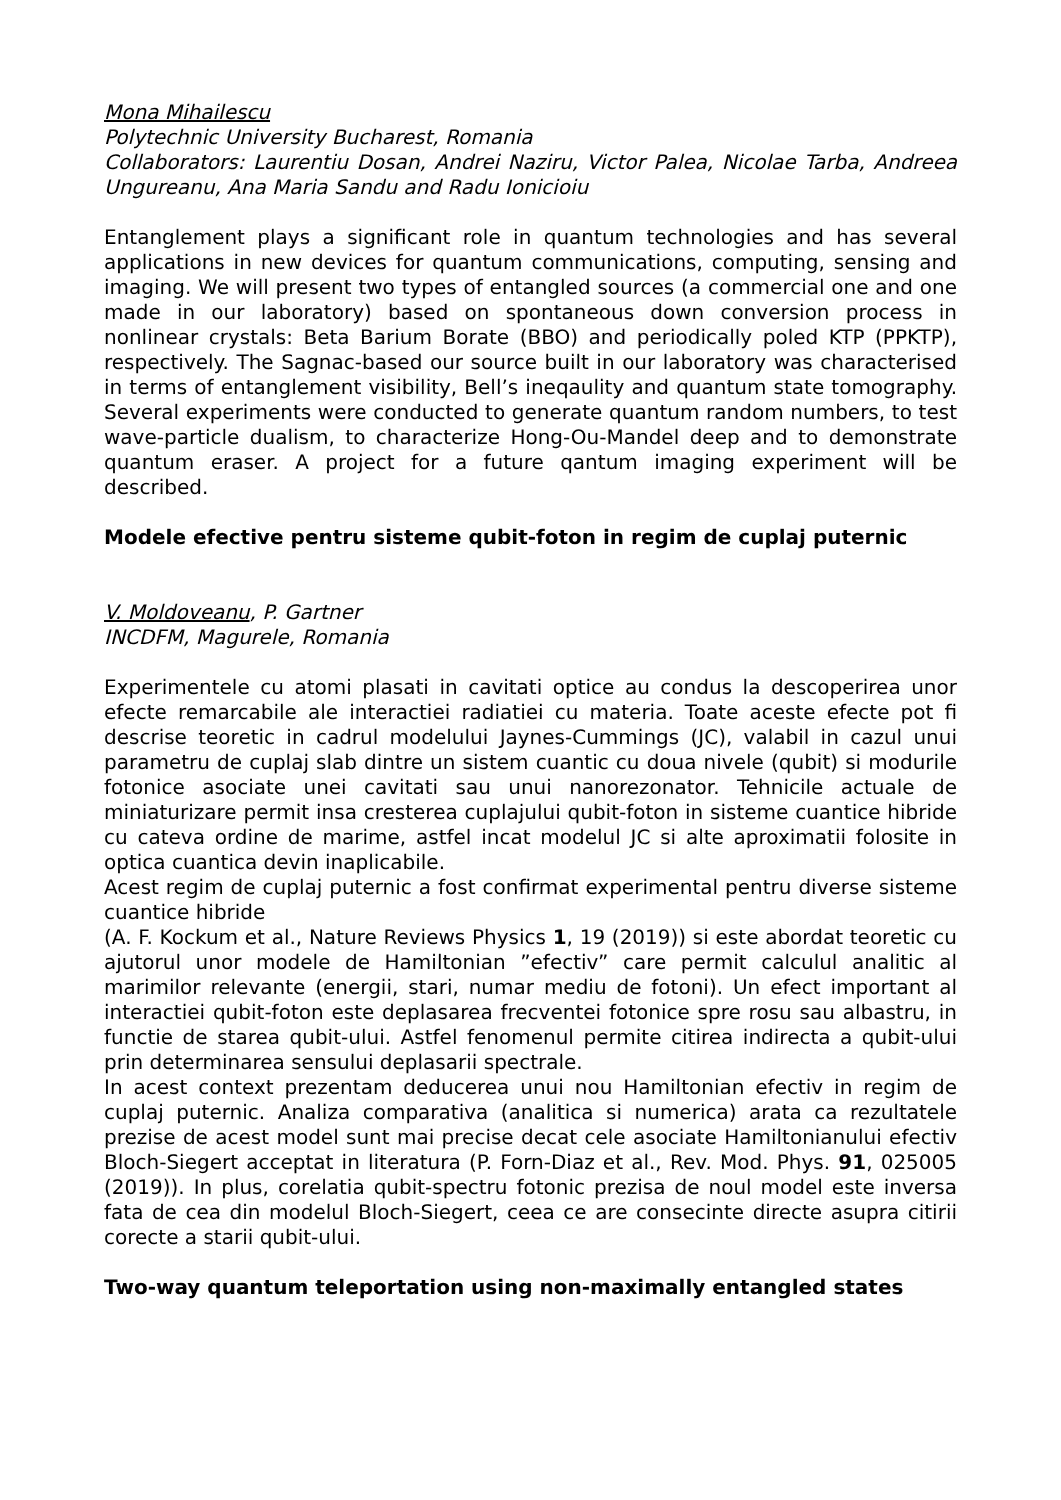Mona Mihailescu
Polytechnic University Bucharest, Romania
Collaborators: Laurentiu Dosan, Andrei Naziru, Victor Palea, Nicolae Tarba, Andreea Ungureanu, Ana Maria Sandu and Radu Ionicioiu
Entanglement plays a significant role in quantum technologies and has several applications in new devices for quantum communications, computing, sensing and imaging. We will present two types of entangled sources (a commercial one and one made in our laboratory) based on spontaneous down conversion process in nonlinear crystals: Beta Barium Borate (BBO) and periodically poled KTP (PPKTP), respectively. The Sagnac-based our source built in our laboratory was characterised in terms of entanglement visibility, Bell’s ineqaulity and quantum state tomography. Several experiments were conducted to generate quantum random numbers, to test wave-particle dualism, to characterize Hong-Ou-Mandel deep and to demonstrate quantum eraser. A project for a future qantum imaging experiment will be described.
Modele efective pentru sisteme qubit-foton in regim de cuplaj puternic
V. Moldoveanu, P. Gartner
INCDFM, Magurele, Romania
Experimentele cu atomi plasati in cavitati optice au condus la descoperirea unor efecte remarcabile ale interactiei radiatiei cu materia. Toate aceste efecte pot fi descrise teoretic in cadrul modelului Jaynes-Cummings (JC), valabil in cazul unui parametru de cuplaj slab dintre un sistem cuantic cu doua nivele (qubit) si modurile fotonice asociate unei cavitati sau unui nanorezonator. Tehnicile actuale de miniaturizare permit insa cresterea cuplajului qubit-foton in sisteme cuantice hibride cu cateva ordine de marime, astfel incat modelul JC si alte aproximatii folosite in optica cuantica devin inaplicabile.
Acest regim de cuplaj puternic a fost confirmat experimental pentru diverse sisteme cuantice hibride
(A. F. Kockum et al., Nature Reviews Physics 1, 19 (2019)) si este abordat teoretic cu ajutorul unor modele de Hamiltonian ”efectiv” care permit calculul analitic al marimilor relevante (energii, stari, numar mediu de fotoni). Un efect important al interactiei qubit-foton este deplasarea frecventei fotonice spre rosu sau albastru, in functie de starea qubit-ului. Astfel fenomenul permite citirea indirecta a qubit-ului prin determinarea sensului deplasarii spectrale.
In acest context prezentam deducerea unui nou Hamiltonian efectiv in regim de cuplaj puternic. Analiza comparativa (analitica si numerica) arata ca rezultatele prezise de acest model sunt mai precise decat cele asociate Hamiltonianului efectiv Bloch-Siegert acceptat in literatura (P. Forn-Diaz et al., Rev. Mod. Phys. 91, 025005 (2019)). In plus, corelatia qubit-spectru fotonic prezisa de noul model este inversa fata de cea din modelul Bloch-Siegert, ceea ce are consecinte directe asupra citirii corecte a starii qubit-ului.
Two-way quantum teleportation using non-maximally entangled states